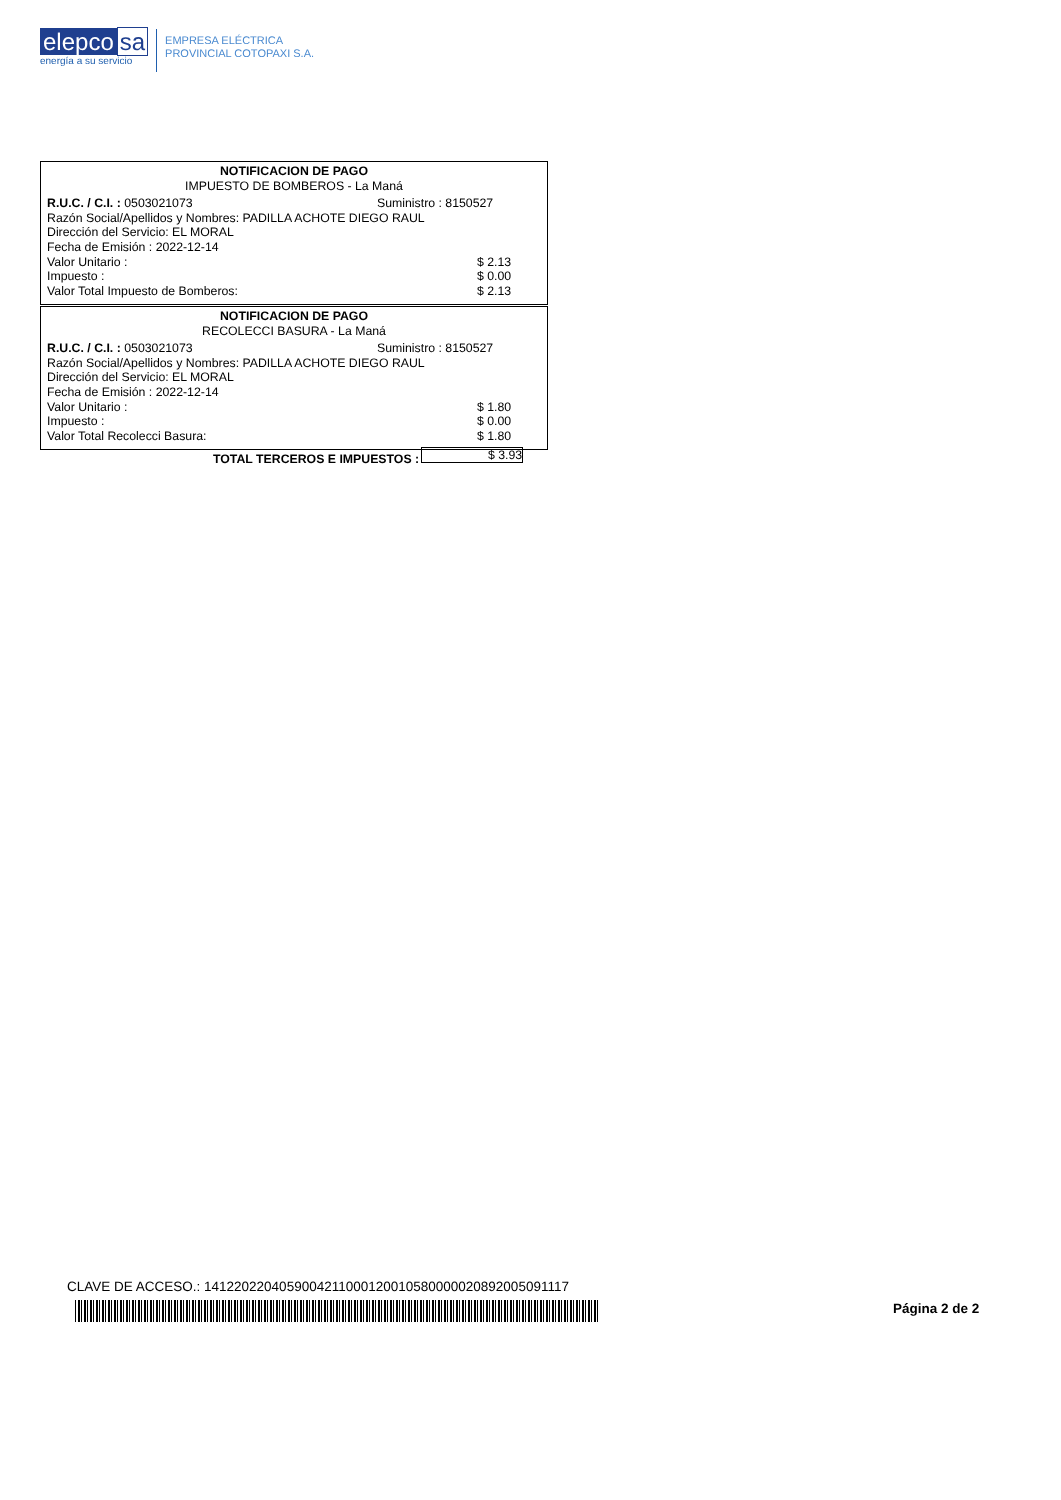elepco sa
energía a su servicio
EMPRESA ELÉCTRICA
PROVINCIAL COTOPAXI S.A.
NOTIFICACION DE PAGO
IMPUESTO DE BOMBEROS - La Maná
R.U.C. / C.I. : 0503021073 Suministro : 8150527
Razón Social/Apellidos y Nombres: PADILLA ACHOTE DIEGO RAUL
Dirección del Servicio: EL MORAL
Fecha de Emisión : 2022-12-14
Valor Unitario : $ 2.13
Impuesto : $ 0.00
Valor Total Impuesto de Bomberos: $ 2.13
NOTIFICACION DE PAGO
RECOLECCI BASURA - La Maná
R.U.C. / C.I. : 0503021073 Suministro : 8150527
Razón Social/Apellidos y Nombres: PADILLA ACHOTE DIEGO RAUL
Dirección del Servicio: EL MORAL
Fecha de Emisión : 2022-12-14
Valor Unitario : $ 1.80
Impuesto : $ 0.00
Valor Total Recolecci Basura: $ 1.80
TOTAL TERCEROS E IMPUESTOS : $ 3.93
CLAVE DE ACCESO.: 1412202204059004211000120010580000020892005091117
Página 2 de 2